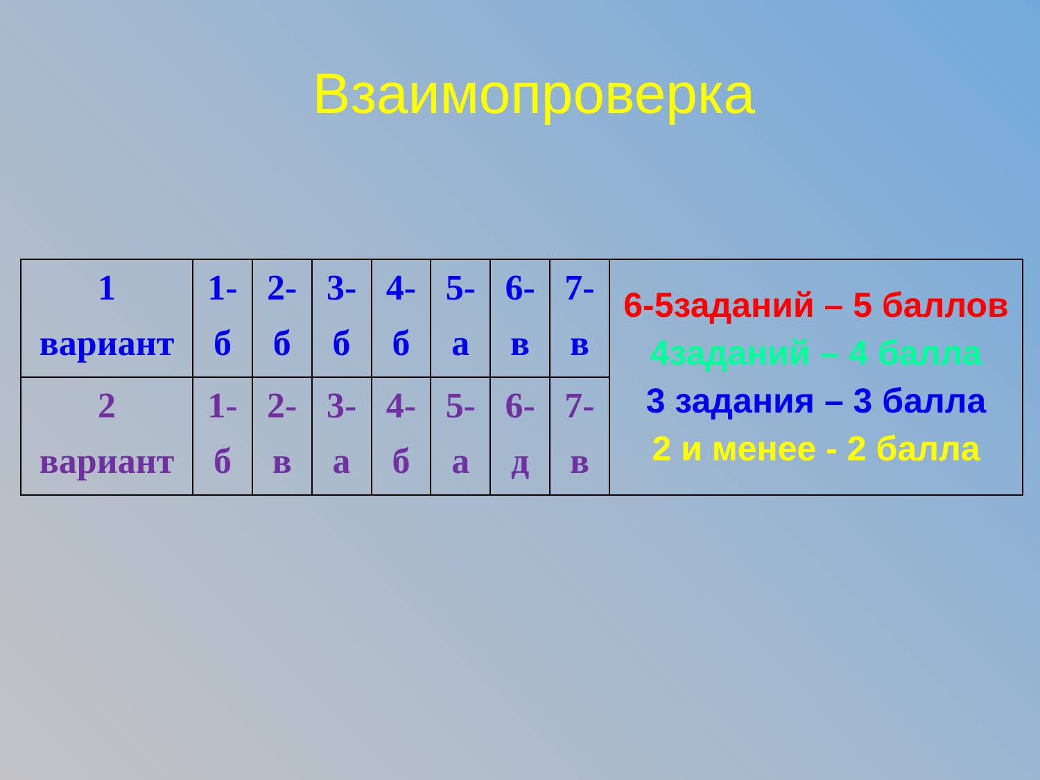Взаимопроверка
| 1 вариант | 1- б | 2- б | 3- б | 4- б | 5- а | 6- в | 7- в | 6-5заданий – 5 баллов 4заданий – 4 балла 3 задания – 3 балла 2 и менее - 2 балла |
| 2 вариант | 1- б | 2- в | 3- а | 4- б | 5- а | 6- д | 7- в | |